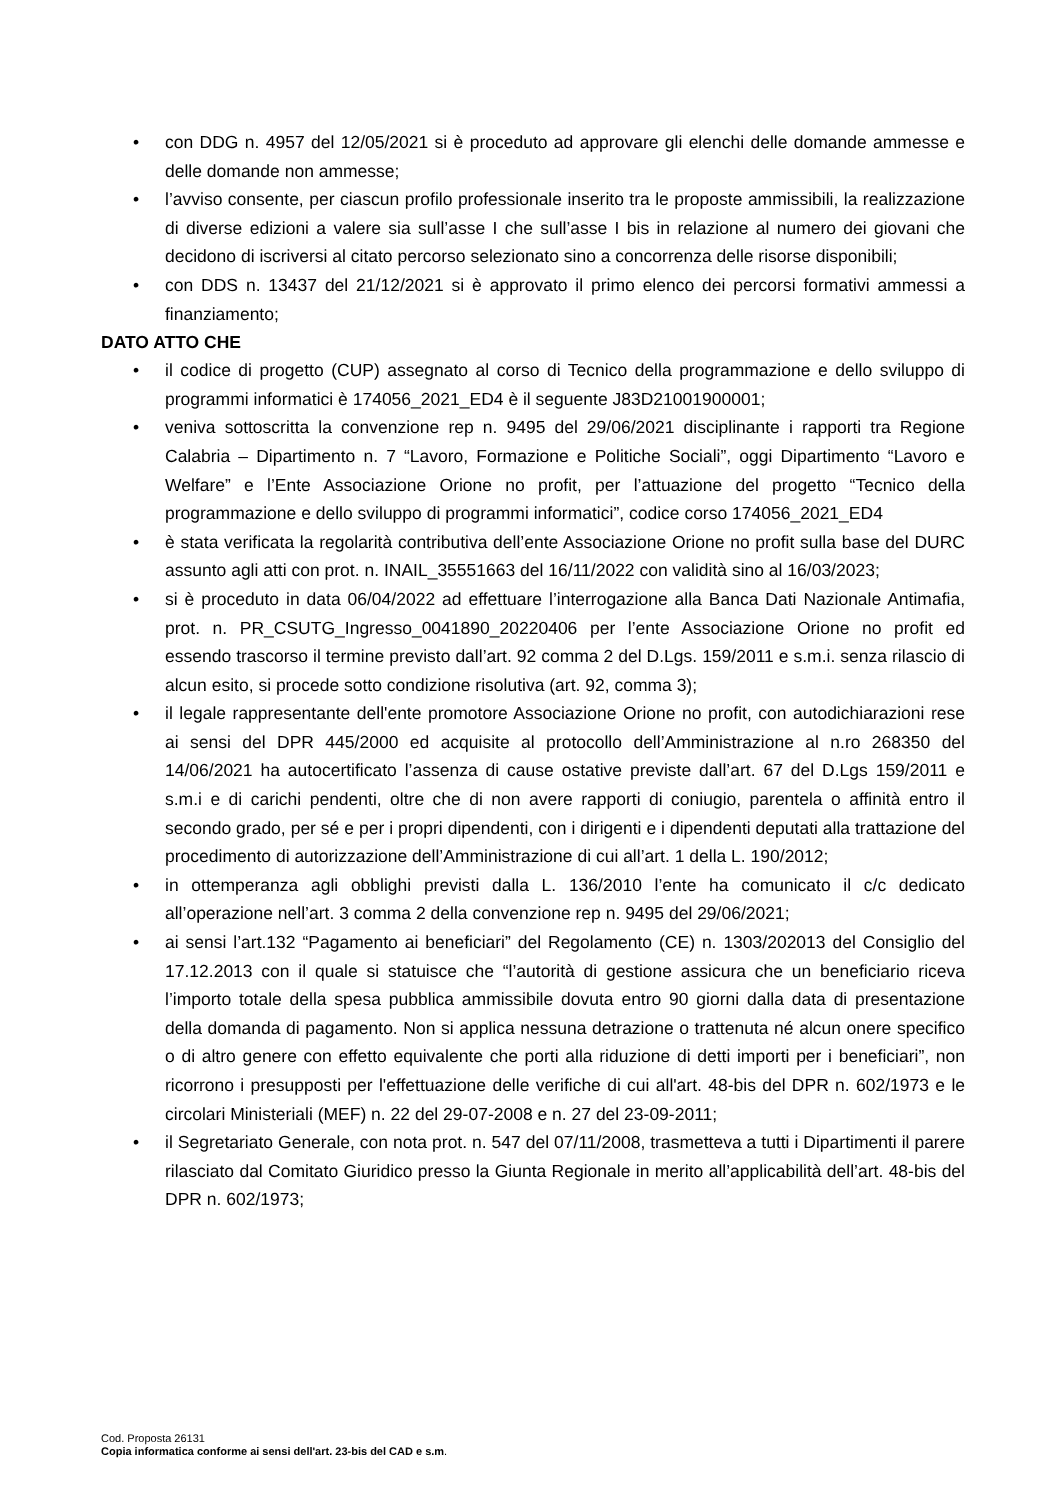• con DDG n. 4957 del 12/05/2021 si è proceduto ad approvare gli elenchi delle domande ammesse e delle domande non ammesse;
• l’avviso consente, per ciascun profilo professionale inserito tra le proposte ammissibili, la realizzazione di diverse edizioni a valere sia sull’asse I che sull’asse I bis in relazione al numero dei giovani che decidono di iscriversi al citato percorso selezionato sino a concorrenza delle risorse disponibili;
• con DDS n. 13437 del 21/12/2021 si è approvato il primo elenco dei percorsi formativi ammessi a finanziamento;
DATO ATTO CHE
• il codice di progetto (CUP) assegnato al corso di Tecnico della programmazione e dello sviluppo di programmi informatici è 174056_2021_ED4 è il seguente J83D21001900001;
• veniva sottoscritta la convenzione rep n. 9495 del 29/06/2021 disciplinante i rapporti tra Regione Calabria – Dipartimento n. 7 “Lavoro, Formazione e Politiche Sociali”, oggi Dipartimento “Lavoro e Welfare” e l’Ente Associazione Orione no profit, per l’attuazione del progetto “Tecnico della programmazione e dello sviluppo di programmi informatici”, codice corso 174056_2021_ED4
• è stata verificata la regolarità contributiva dell’ente Associazione Orione no profit sulla base del DURC assunto agli atti con prot. n. INAIL_35551663 del 16/11/2022 con validità sino al 16/03/2023;
• si è proceduto in data 06/04/2022 ad effettuare l’interrogazione alla Banca Dati Nazionale Antimafia, prot. n. PR_CSUTG_Ingresso_0041890_20220406 per l’ente Associazione Orione no profit ed essendo trascorso il termine previsto dall’art. 92 comma 2 del D.Lgs. 159/2011 e s.m.i. senza rilascio di alcun esito, si procede sotto condizione risolutiva (art. 92, comma 3);
• il legale rappresentante dell'ente promotore Associazione Orione no profit, con autodichiarazioni rese ai sensi del DPR 445/2000 ed acquisite al protocollo dell’Amministrazione al n.ro 268350 del 14/06/2021 ha autocertificato l’assenza di cause ostative previste dall’art. 67 del D.Lgs 159/2011 e s.m.i e di carichi pendenti, oltre che di non avere rapporti di coniugio, parentela o affinità entro il secondo grado, per sé e per i propri dipendenti, con i dirigenti e i dipendenti deputati alla trattazione del procedimento di autorizzazione dell’Amministrazione di cui all’art. 1 della L. 190/2012;
• in ottemperanza agli obblighi previsti dalla L. 136/2010 l’ente ha comunicato il c/c dedicato all’operazione nell’art. 3 comma 2 della convenzione rep n. 9495 del 29/06/2021;
• ai sensi l’art.132 “Pagamento ai beneficiari” del Regolamento (CE) n. 1303/202013 del Consiglio del 17.12.2013 con il quale si statuisce che “l’autorità di gestione assicura che un beneficiario riceva l’importo totale della spesa pubblica ammissibile dovuta entro 90 giorni dalla data di presentazione della domanda di pagamento. Non si applica nessuna detrazione o trattenuta né alcun onere specifico o di altro genere con effetto equivalente che porti alla riduzione di detti importi per i beneficiari”, non ricorrono i presupposti per l'effettuazione delle verifiche di cui all'art. 48-bis del DPR n. 602/1973 e le circolari Ministeriali (MEF) n. 22 del 29-07-2008 e n. 27 del 23-09-2011;
• il Segretariato Generale, con nota prot. n. 547 del 07/11/2008, trasmetteva a tutti i Dipartimenti il parere rilasciato dal Comitato Giuridico presso la Giunta Regionale in merito all’applicabilità dell’art. 48-bis del DPR n. 602/1973;
Cod. Proposta 26131
Copia informatica conforme ai sensi dell'art. 23-bis del CAD e s.m.